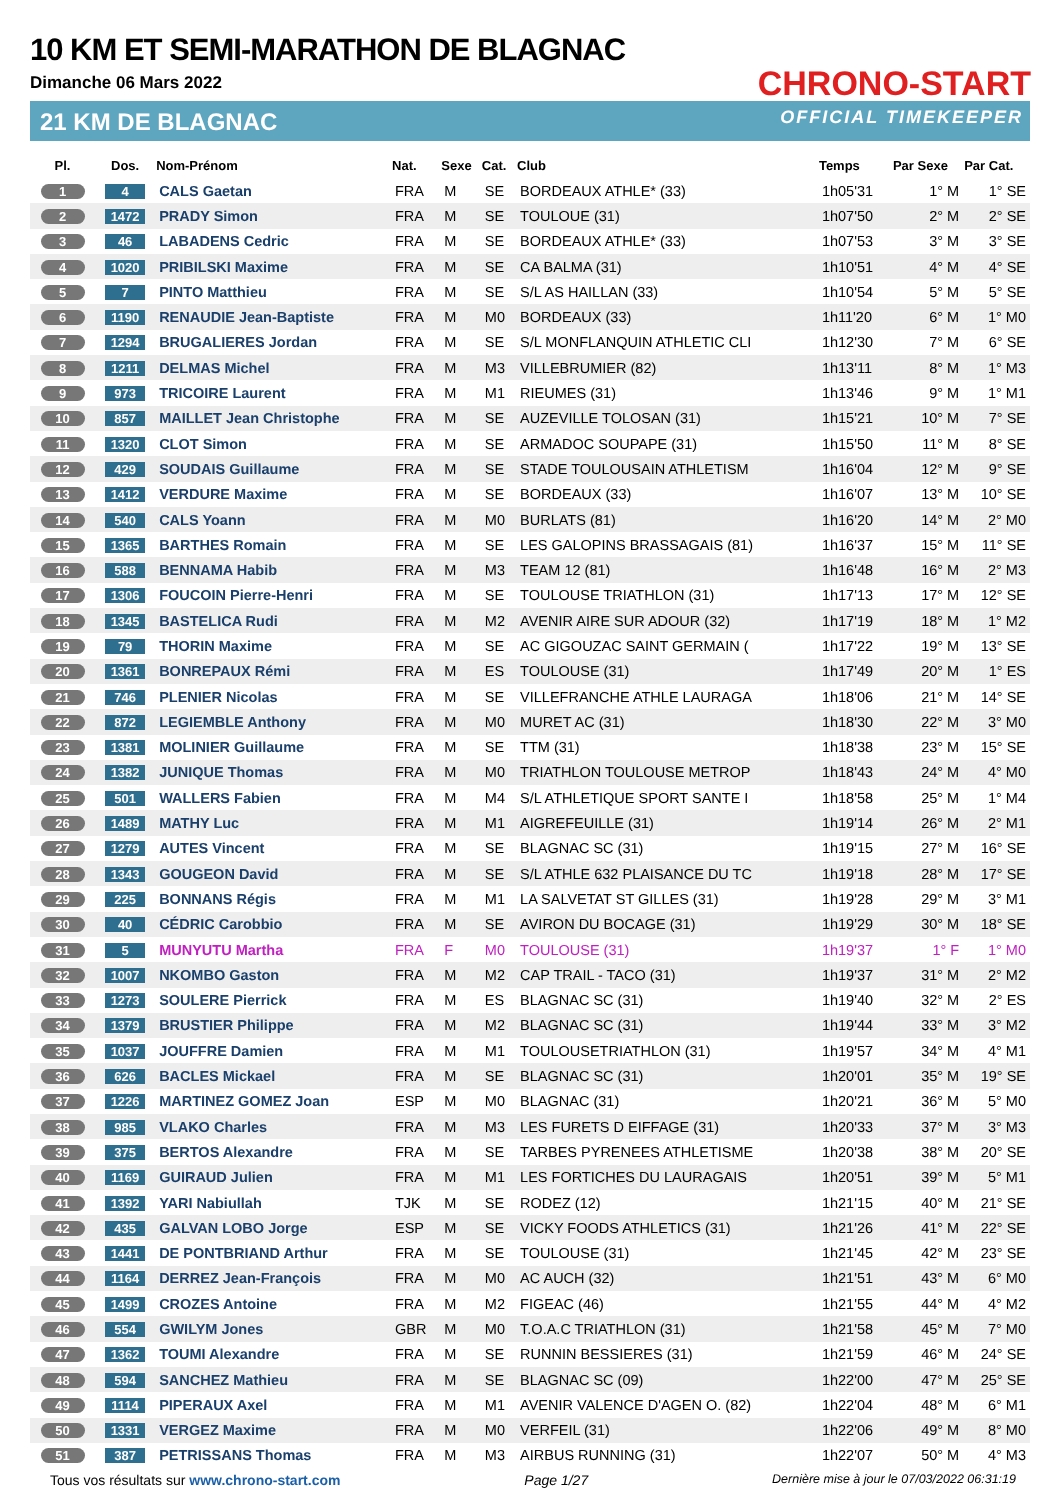10 KM ET SEMI-MARATHON DE BLAGNAC
Dimanche 06 Mars 2022
21 KM DE BLAGNAC
CHRONO-START
OFFICIAL TIMEKEEPER
| Pl. | Dos. | Nom-Prénom | Nat. | Sexe | Cat. | Club | Temps | Par Sexe | Par Cat. |
| --- | --- | --- | --- | --- | --- | --- | --- | --- | --- |
| 1 | 4 | CALS Gaetan | FRA | M | SE | BORDEAUX ATHLE* (33) | 1h05'31 | 1° M | 1° SE |
| 2 | 1472 | PRADY Simon | FRA | M | SE | TOULOUE (31) | 1h07'50 | 2° M | 2° SE |
| 3 | 46 | LABADENS Cedric | FRA | M | SE | BORDEAUX ATHLE* (33) | 1h07'53 | 3° M | 3° SE |
| 4 | 1020 | PRIBILSKI Maxime | FRA | M | SE | CA BALMA (31) | 1h10'51 | 4° M | 4° SE |
| 5 | 7 | PINTO Matthieu | FRA | M | SE | S/L AS HAILLAN (33) | 1h10'54 | 5° M | 5° SE |
| 6 | 1190 | RENAUDIE Jean-Baptiste | FRA | M | M0 | BORDEAUX (33) | 1h11'20 | 6° M | 1° M0 |
| 7 | 1294 | BRUGALIERES Jordan | FRA | M | SE | S/L MONFLANQUIN ATHLETIC CLI | 1h12'30 | 7° M | 6° SE |
| 8 | 1211 | DELMAS Michel | FRA | M | M3 | VILLEBRUMIER (82) | 1h13'11 | 8° M | 1° M3 |
| 9 | 973 | TRICOIRE Laurent | FRA | M | M1 | RIEUMES (31) | 1h13'46 | 9° M | 1° M1 |
| 10 | 857 | MAILLET Jean Christophe | FRA | M | SE | AUZEVILLE TOLOSAN (31) | 1h15'21 | 10° M | 7° SE |
| 11 | 1320 | CLOT Simon | FRA | M | SE | ARMADOC SOUPAPE (31) | 1h15'50 | 11° M | 8° SE |
| 12 | 429 | SOUDAIS Guillaume | FRA | M | SE | STADE TOULOUSAIN ATHLETISM | 1h16'04 | 12° M | 9° SE |
| 13 | 1412 | VERDURE Maxime | FRA | M | SE | BORDEAUX (33) | 1h16'07 | 13° M | 10° SE |
| 14 | 540 | CALS Yoann | FRA | M | M0 | BURLATS (81) | 1h16'20 | 14° M | 2° M0 |
| 15 | 1365 | BARTHES Romain | FRA | M | SE | LES GALOPINS BRASSAGAIS (81) | 1h16'37 | 15° M | 11° SE |
| 16 | 588 | BENNAMA Habib | FRA | M | M3 | TEAM 12 (81) | 1h16'48 | 16° M | 2° M3 |
| 17 | 1306 | FOUCOIN Pierre-Henri | FRA | M | SE | TOULOUSE TRIATHLON (31) | 1h17'13 | 17° M | 12° SE |
| 18 | 1345 | BASTELICA Rudi | FRA | M | M2 | AVENIR AIRE SUR ADOUR (32) | 1h17'19 | 18° M | 1° M2 |
| 19 | 79 | THORIN Maxime | FRA | M | SE | AC GIGOUZAC SAINT GERMAIN ( | 1h17'22 | 19° M | 13° SE |
| 20 | 1361 | BONREPAUX Rémi | FRA | M | ES | TOULOUSE (31) | 1h17'49 | 20° M | 1° ES |
| 21 | 746 | PLENIER Nicolas | FRA | M | SE | VILLEFRANCHE ATHLE LAURAGA | 1h18'06 | 21° M | 14° SE |
| 22 | 872 | LEGIEMBLE Anthony | FRA | M | M0 | MURET AC (31) | 1h18'30 | 22° M | 3° M0 |
| 23 | 1381 | MOLINIER Guillaume | FRA | M | SE | TTM (31) | 1h18'38 | 23° M | 15° SE |
| 24 | 1382 | JUNIQUE Thomas | FRA | M | M0 | TRIATHLON TOULOUSE METROP | 1h18'43 | 24° M | 4° M0 |
| 25 | 501 | WALLERS Fabien | FRA | M | M4 | S/L ATHLETIQUE SPORT SANTE I | 1h18'58 | 25° M | 1° M4 |
| 26 | 1489 | MATHY Luc | FRA | M | M1 | AIGREFEUILLE (31) | 1h19'14 | 26° M | 2° M1 |
| 27 | 1279 | AUTES Vincent | FRA | M | SE | BLAGNAC SC (31) | 1h19'15 | 27° M | 16° SE |
| 28 | 1343 | GOUGEON David | FRA | M | SE | S/L ATHLE 632 PLAISANCE DU TC | 1h19'18 | 28° M | 17° SE |
| 29 | 225 | BONNANS Régis | FRA | M | M1 | LA SALVETAT ST GILLES (31) | 1h19'28 | 29° M | 3° M1 |
| 30 | 40 | CÉDRIC Carobbio | FRA | M | SE | AVIRON DU BOCAGE (31) | 1h19'29 | 30° M | 18° SE |
| 31 | 5 | MUNYUTU Martha | FRA | F | M0 | TOULOUSE (31) | 1h19'37 | 1° F | 1° M0 |
| 32 | 1007 | NKOMBO Gaston | FRA | M | M2 | CAP TRAIL - TACO (31) | 1h19'37 | 31° M | 2° M2 |
| 33 | 1273 | SOULERE Pierrick | FRA | M | ES | BLAGNAC SC (31) | 1h19'40 | 32° M | 2° ES |
| 34 | 1379 | BRUSTIER Philippe | FRA | M | M2 | BLAGNAC SC (31) | 1h19'44 | 33° M | 3° M2 |
| 35 | 1037 | JOUFFRE Damien | FRA | M | M1 | TOULOUSETRIATHLON (31) | 1h19'57 | 34° M | 4° M1 |
| 36 | 626 | BACLES Mickael | FRA | M | SE | BLAGNAC SC (31) | 1h20'01 | 35° M | 19° SE |
| 37 | 1226 | MARTINEZ GOMEZ Joan | ESP | M | M0 | BLAGNAC (31) | 1h20'21 | 36° M | 5° M0 |
| 38 | 985 | VLAKO Charles | FRA | M | M3 | LES FURETS D EIFFAGE (31) | 1h20'33 | 37° M | 3° M3 |
| 39 | 375 | BERTOS Alexandre | FRA | M | SE | TARBES PYRENEES ATHLETISME | 1h20'38 | 38° M | 20° SE |
| 40 | 1169 | GUIRAUD Julien | FRA | M | M1 | LES FORTICHES DU LAURAGAIS | 1h20'51 | 39° M | 5° M1 |
| 41 | 1392 | YARI Nabiullah | TJK | M | SE | RODEZ (12) | 1h21'15 | 40° M | 21° SE |
| 42 | 435 | GALVAN LOBO Jorge | ESP | M | SE | VICKY FOODS ATHLETICS (31) | 1h21'26 | 41° M | 22° SE |
| 43 | 1441 | DE PONTBRIAND Arthur | FRA | M | SE | TOULOUSE (31) | 1h21'45 | 42° M | 23° SE |
| 44 | 1164 | DERREZ Jean-François | FRA | M | M0 | AC AUCH (32) | 1h21'51 | 43° M | 6° M0 |
| 45 | 1499 | CROZES Antoine | FRA | M | M2 | FIGEAC (46) | 1h21'55 | 44° M | 4° M2 |
| 46 | 554 | GWILYM Jones | GBR | M | M0 | T.O.A.C TRIATHLON (31) | 1h21'58 | 45° M | 7° M0 |
| 47 | 1362 | TOUMI Alexandre | FRA | M | SE | RUNNIN BESSIERES (31) | 1h21'59 | 46° M | 24° SE |
| 48 | 594 | SANCHEZ Mathieu | FRA | M | SE | BLAGNAC SC (09) | 1h22'00 | 47° M | 25° SE |
| 49 | 1114 | PIPERAUX Axel | FRA | M | M1 | AVENIR VALENCE D'AGEN O. (82) | 1h22'04 | 48° M | 6° M1 |
| 50 | 1331 | VERGEZ Maxime | FRA | M | M0 | VERFEIL (31) | 1h22'06 | 49° M | 8° M0 |
| 51 | 387 | PETRISSANS Thomas | FRA | M | M3 | AIRBUS RUNNING (31) | 1h22'07 | 50° M | 4° M3 |
Tous vos résultats sur www.chrono-start.com Page 1/27 Dernière mise à jour le 07/03/2022 06:31:19